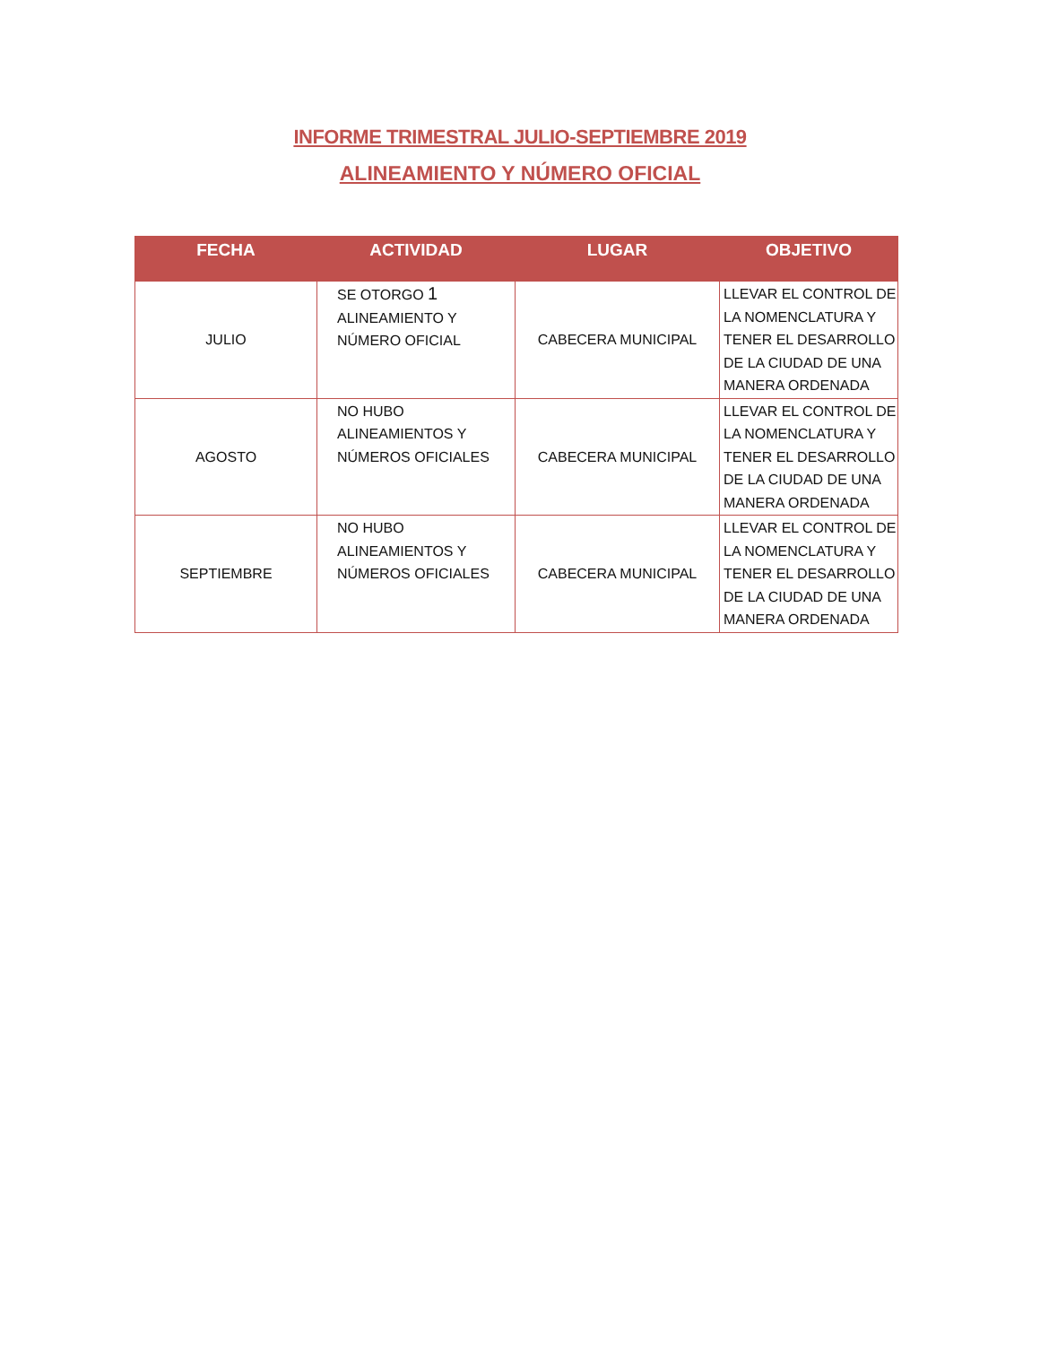INFORME TRIMESTRAL JULIO-SEPTIEMBRE 2019
ALINEAMIENTO Y NÚMERO OFICIAL
| FECHA | ACTIVIDAD | LUGAR | OBJETIVO |
| --- | --- | --- | --- |
| JULIO | SE OTORGO 1 ALINEAMIENTO Y NÚMERO OFICIAL | CABECERA MUNICIPAL | LLEVAR EL CONTROL DE LA NOMENCLATURA Y TENER EL DESARROLLO DE LA CIUDAD DE UNA MANERA ORDENADA |
| AGOSTO | NO HUBO ALINEAMIENTOS Y NÚMEROS OFICIALES | CABECERA MUNICIPAL | LLEVAR EL CONTROL DE LA NOMENCLATURA Y TENER EL DESARROLLO DE LA CIUDAD DE UNA MANERA ORDENADA |
| SEPTIEMBRE | NO HUBO ALINEAMIENTOS Y NÚMEROS OFICIALES | CABECERA MUNICIPAL | LLEVAR EL CONTROL DE LA NOMENCLATURA Y TENER EL DESARROLLO DE LA CIUDAD DE UNA MANERA ORDENADA |